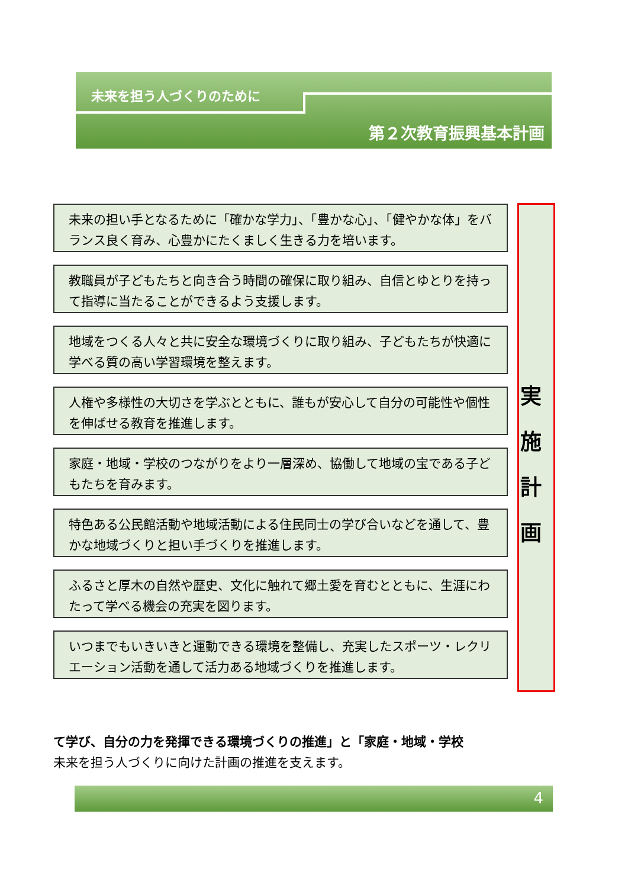未来を担う人づくりのために
第２次教育振興基本計画
未来の担い手となるために「確かな学力」、「豊かな心」、「健やかな体」をバランス良く育み、心豊かにたくましく生きる力を培います。
教職員が子どもたちと向き合う時間の確保に取り組み、自信とゆとりを持って指導に当たることができるよう支援します。
地域をつくる人々と共に安全な環境づくりに取り組み、子どもたちが快適に学べる質の高い学習環境を整えます。
人権や多様性の大切さを学ぶとともに、誰もが安心して自分の可能性や個性を伸ばせる教育を推進します。
家庭・地域・学校のつながりをより一層深め、協働して地域の宝である子どもたちを育みます。
特色ある公民館活動や地域活動による住民同士の学び合いなどを通して、豊かな地域づくりと担い手づくりを推進します。
ふるさと厚木の自然や歴史、文化に触れて郷土愛を育むとともに、生涯にわたって学べる機会の充実を図ります。
いつまでもいきいきと運動できる環境を整備し、充実したスポーツ・レクリエーション活動を通して活力ある地域づくりを推進します。
実 施 計 画
て学び、自分の力を発揮できる環境づくりの推進」と「家庭・地域・学校
未来を担う人づくりに向けた計画の推進を支えます。
4